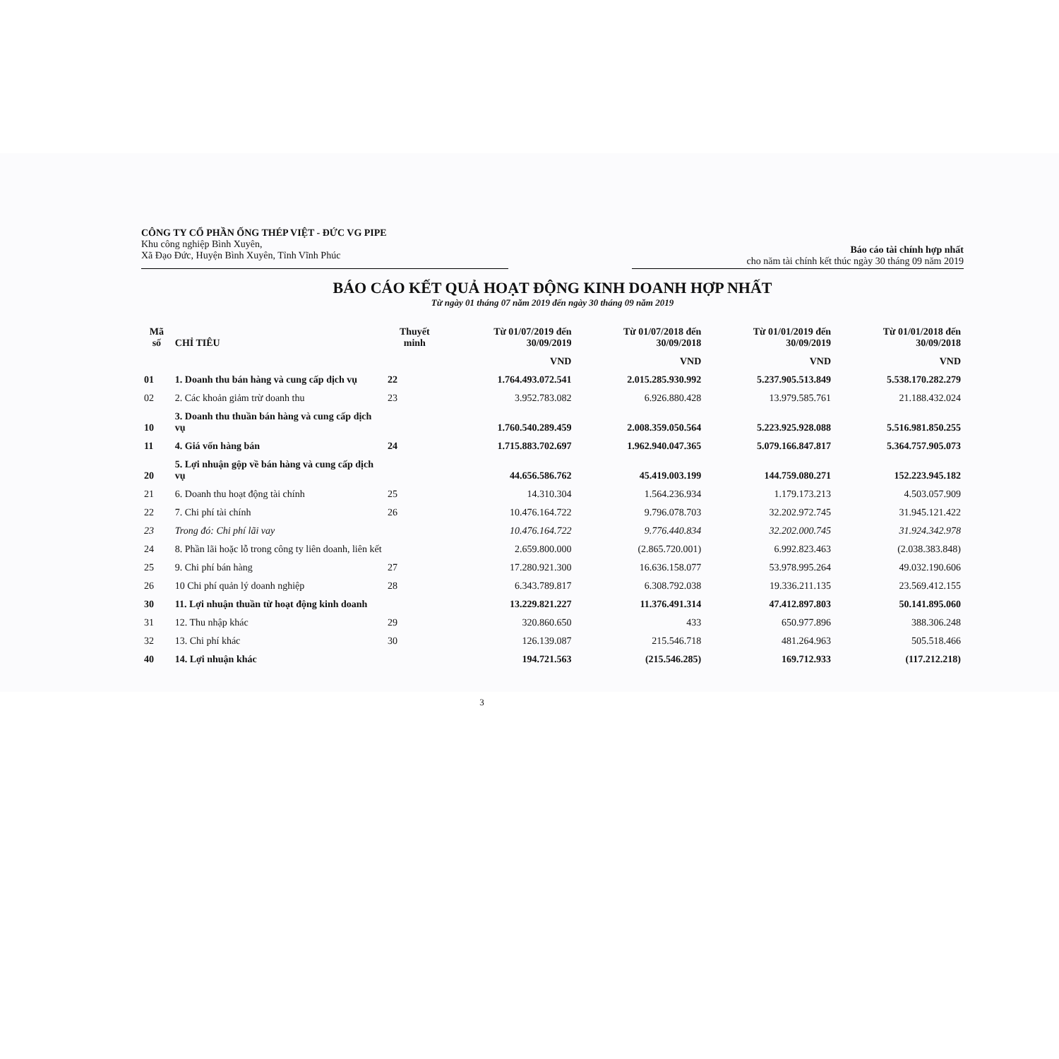CÔNG TY CỔ PHẦN ỐNG THÉP VIỆT - ĐỨC VG PIPE
Khu công nghiệp Bình Xuyên,
Xã Đạo Đức, Huyện Bình Xuyên, Tỉnh Vĩnh Phúc
Báo cáo tài chính hợp nhất
cho năm tài chính kết thúc ngày 30 tháng 09 năm 2019
BÁO CÁO KẾT QUẢ HOẠT ĐỘNG KINH DOANH HỢP NHẤT
Từ ngày 01 tháng 07 năm 2019 đến ngày 30 tháng 09 năm 2019
| Mã số | CHỈ TIÊU | Thuyết minh | Từ 01/07/2019 đến 30/09/2019 | Từ 01/07/2018 đến 30/09/2018 | Từ 01/01/2019 đến 30/09/2019 | Từ 01/01/2018 đến 30/09/2018 |
| --- | --- | --- | --- | --- | --- | --- |
| | | | VND | VND | VND | VND |
| 01 | 1. Doanh thu bán hàng và cung cấp dịch vụ | 22 | 1.764.493.072.541 | 2.015.285.930.992 | 5.237.905.513.849 | 5.538.170.282.279 |
| 02 | 2. Các khoản giảm trừ doanh thu | 23 | 3.952.783.082 | 6.926.880.428 | 13.979.585.761 | 21.188.432.024 |
| 10 | 3. Doanh thu thuần bán hàng và cung cấp dịch vụ | | 1.760.540.289.459 | 2.008.359.050.564 | 5.223.925.928.088 | 5.516.981.850.255 |
| 11 | 4. Giá vốn hàng bán | 24 | 1.715.883.702.697 | 1.962.940.047.365 | 5.079.166.847.817 | 5.364.757.905.073 |
| 20 | 5. Lợi nhuận gộp về bán hàng và cung cấp dịch vụ | | 44.656.586.762 | 45.419.003.199 | 144.759.080.271 | 152.223.945.182 |
| 21 | 6. Doanh thu hoạt động tài chính | 25 | 14.310.304 | 1.564.236.934 | 1.179.173.213 | 4.503.057.909 |
| 22 | 7. Chi phí tài chính | 26 | 10.476.164.722 | 9.796.078.703 | 32.202.972.745 | 31.945.121.422 |
| 23 | Trong đó: Chi phí lãi vay | | 10.476.164.722 | 9.776.440.834 | 32.202.000.745 | 31.924.342.978 |
| 24 | 8. Phần lãi hoặc lỗ trong công ty liên doanh, liên kết | | 2.659.800.000 | (2.865.720.001) | 6.992.823.463 | (2.038.383.848) |
| 25 | 9. Chi phí bán hàng | 27 | 17.280.921.300 | 16.636.158.077 | 53.978.995.264 | 49.032.190.606 |
| 26 | 10 Chi phí quản lý doanh nghiệp | 28 | 6.343.789.817 | 6.308.792.038 | 19.336.211.135 | 23.569.412.155 |
| 30 | 11. Lợi nhuận thuần từ hoạt động kinh doanh | | 13.229.821.227 | 11.376.491.314 | 47.412.897.803 | 50.141.895.060 |
| 31 | 12. Thu nhập khác | 29 | 320.860.650 | 433 | 650.977.896 | 388.306.248 |
| 32 | 13. Chi phí khác | 30 | 126.139.087 | 215.546.718 | 481.264.963 | 505.518.466 |
| 40 | 14. Lợi nhuận khác | | 194.721.563 | (215.546.285) | 169.712.933 | (117.212.218) |
3